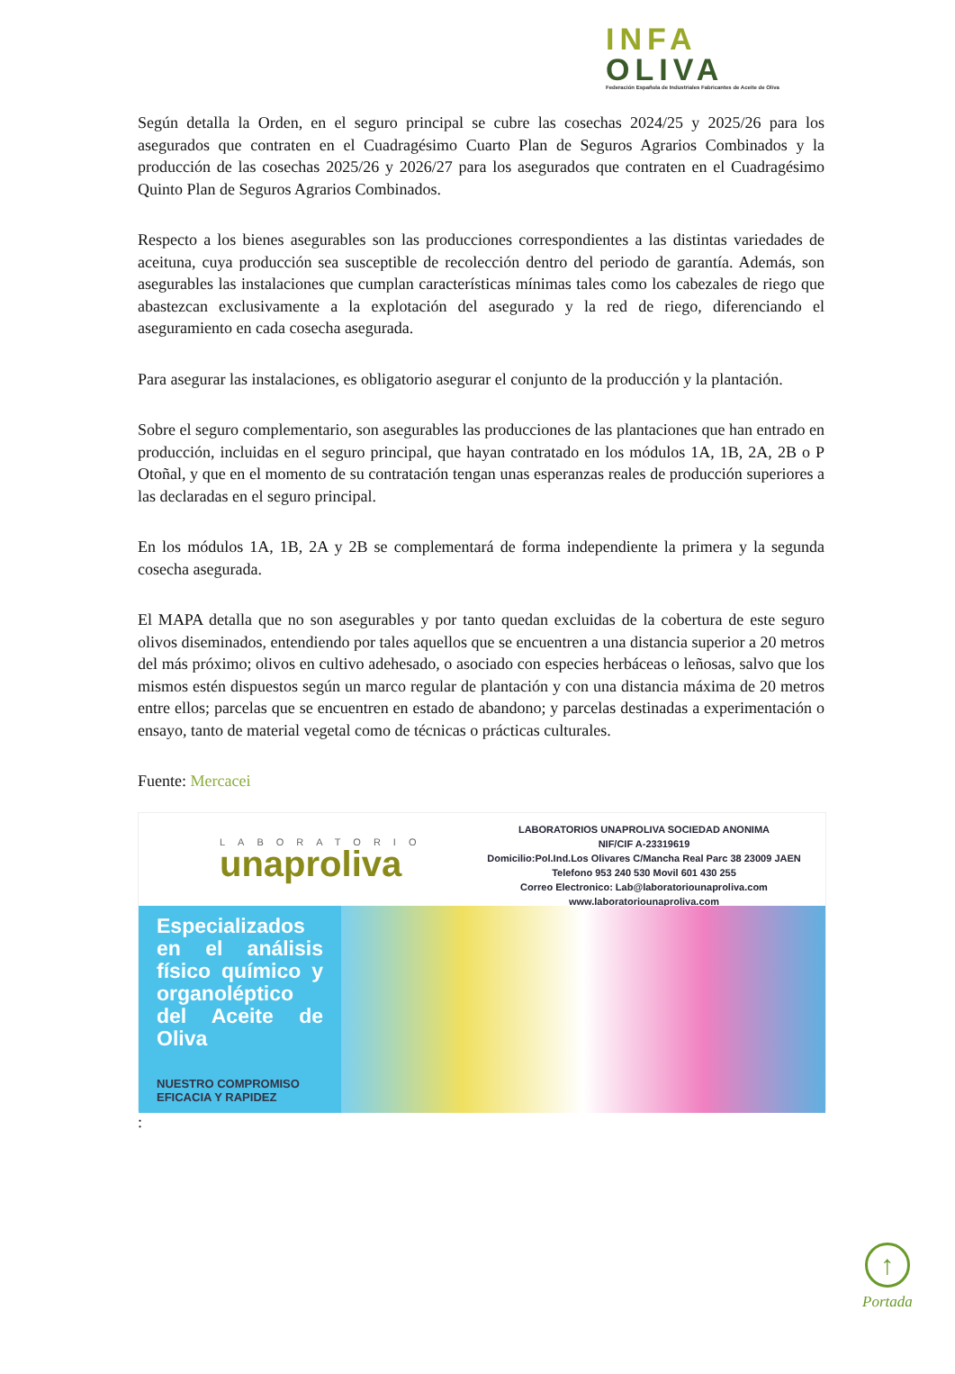INFA
OLIVA
Federación Española de Industriales Fabricantes de Aceite de Oliva
Según detalla la Orden, en el seguro principal se cubre las cosechas 2024/25 y 2025/26 para los asegurados que contraten en el Cuadragésimo Cuarto Plan de Seguros Agrarios Combinados y la producción de las cosechas 2025/26 y 2026/27 para los asegurados que contraten en el Cuadragésimo Quinto Plan de Seguros Agrarios Combinados.
Respecto a los bienes asegurables son las producciones correspondientes a las distintas variedades de aceituna, cuya producción sea susceptible de recolección dentro del periodo de garantía. Además, son asegurables las instalaciones que cumplan características mínimas tales como los cabezales de riego que abastezcan exclusivamente a la explotación del asegurado y la red de riego, diferenciando el aseguramiento en cada cosecha asegurada.
Para asegurar las instalaciones, es obligatorio asegurar el conjunto de la producción y la plantación.
Sobre el seguro complementario, son asegurables las producciones de las plantaciones que han entrado en producción, incluidas en el seguro principal, que hayan contratado en los módulos 1A, 1B, 2A, 2B o P Otoñal, y que en el momento de su contratación tengan unas esperanzas reales de producción superiores a las declaradas en el seguro principal.
En los módulos 1A, 1B, 2A y 2B se complementará de forma independiente la primera y la segunda cosecha asegurada.
El MAPA detalla que no son asegurables y por tanto quedan excluidas de la cobertura de este seguro olivos diseminados, entendiendo por tales aquellos que se encuentren a una distancia superior a 20 metros del más próximo; olivos en cultivo adehesado, o asociado con especies herbáceas o leñosas, salvo que los mismos estén dispuestos según un marco regular de plantación y con una distancia máxima de 20 metros entre ellos; parcelas que se encuentren en estado de abandono; y parcelas destinadas a experimentación o ensayo, tanto de material vegetal como de técnicas o prácticas culturales.
Fuente: Mercacei
LABORATORIO
unaproliva
LABORATORIOS UNAPROLIVA SOCIEDAD ANONIMA
NIF/CIF A-23319619
Domicilio:Pol.Ind.Los Olivares C/Mancha Real Parc 38 23009 JAEN
Telefono 953 240 530 Movil 601 430 255
Correo Electronico: Lab@laboratoriounaproliva.com
www.laboratoriounaproliva.com
Especializados en el análisis físico químico y organoléptico del Aceite de Oliva
NUESTRO COMPROMISO
EFICACIA Y RAPIDEZ
:
↑
Portada